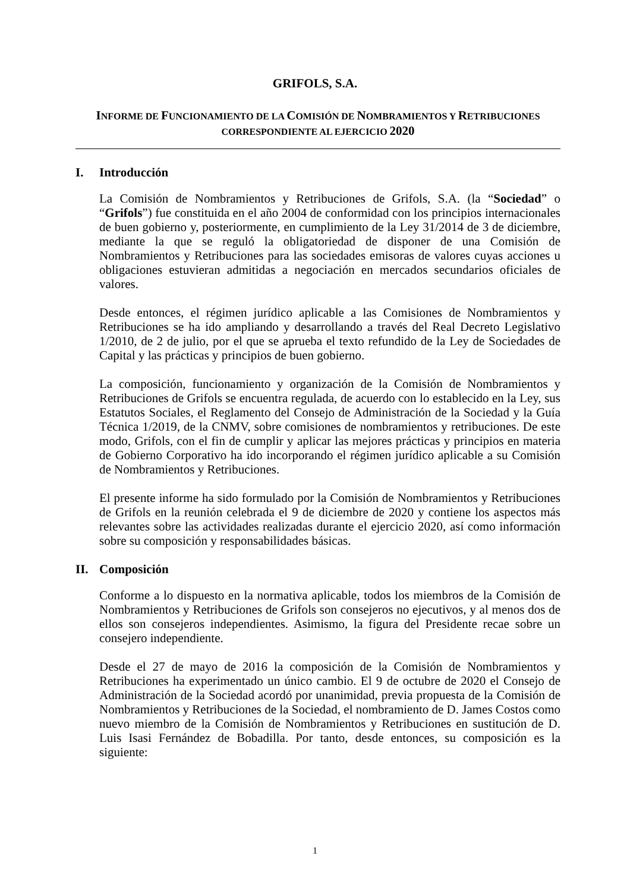GRIFOLS, S.A.
INFORME DE FUNCIONAMIENTO DE LA COMISIÓN DE NOMBRAMIENTOS Y RETRIBUCIONES
CORRESPONDIENTE AL EJERCICIO 2020
I. Introducción
La Comisión de Nombramientos y Retribuciones de Grifols, S.A. (la “Sociedad” o “Grifols”) fue constituida en el año 2004 de conformidad con los principios internacionales de buen gobierno y, posteriormente, en cumplimiento de la Ley 31/2014 de 3 de diciembre, mediante la que se reguló la obligatoriedad de disponer de una Comisión de Nombramientos y Retribuciones para las sociedades emisoras de valores cuyas acciones u obligaciones estuvieran admitidas a negociación en mercados secundarios oficiales de valores.
Desde entonces, el régimen jurídico aplicable a las Comisiones de Nombramientos y Retribuciones se ha ido ampliando y desarrollando a través del Real Decreto Legislativo 1/2010, de 2 de julio, por el que se aprueba el texto refundido de la Ley de Sociedades de Capital y las prácticas y principios de buen gobierno.
La composición, funcionamiento y organización de la Comisión de Nombramientos y Retribuciones de Grifols se encuentra regulada, de acuerdo con lo establecido en la Ley, sus Estatutos Sociales, el Reglamento del Consejo de Administración de la Sociedad y la Guía Técnica 1/2019, de la CNMV, sobre comisiones de nombramientos y retribuciones. De este modo, Grifols, con el fin de cumplir y aplicar las mejores prácticas y principios en materia de Gobierno Corporativo ha ido incorporando el régimen jurídico aplicable a su Comisión de Nombramientos y Retribuciones.
El presente informe ha sido formulado por la Comisión de Nombramientos y Retribuciones de Grifols en la reunión celebrada el 9 de diciembre de 2020 y contiene los aspectos más relevantes sobre las actividades realizadas durante el ejercicio 2020, así como información sobre su composición y responsabilidades básicas.
II. Composición
Conforme a lo dispuesto en la normativa aplicable, todos los miembros de la Comisión de Nombramientos y Retribuciones de Grifols son consejeros no ejecutivos, y al menos dos de ellos son consejeros independientes. Asimismo, la figura del Presidente recae sobre un consejero independiente.
Desde el 27 de mayo de 2016 la composición de la Comisión de Nombramientos y Retribuciones ha experimentado un único cambio. El 9 de octubre de 2020 el Consejo de Administración de la Sociedad acordó por unanimidad, previa propuesta de la Comisión de Nombramientos y Retribuciones de la Sociedad, el nombramiento de D. James Costos como nuevo miembro de la Comisión de Nombramientos y Retribuciones en sustitución de D. Luis Isasi Fernández de Bobadilla. Por tanto, desde entonces, su composición es la siguiente:
1